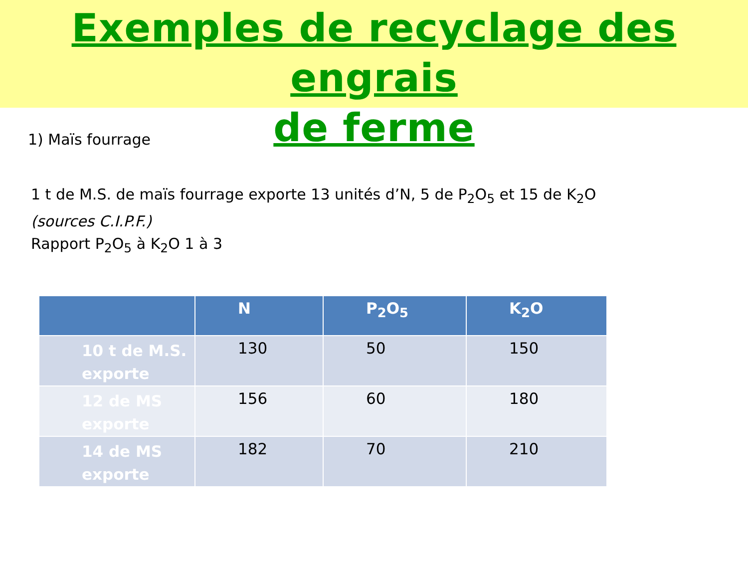Exemples de recyclage des engrais
de ferme
1) Maïs fourrage
1 t de M.S. de maïs fourrage exporte 13 unités d’N, 5 de P<sub>2</sub>O<sub>5</sub> et 15 de K<sub>2</sub>O
(sources C.I.P.F.)
Rapport P<sub>2</sub>O<sub>5</sub> à K<sub>2</sub>O 1 à 3
| | N | P<sub>2</sub>O<sub>5</sub> | K<sub>2</sub>O |
| --- | --- | --- | --- |
| 10 t de M.S. exporte | 130 | 50 | 150 |
| 12 de MS exporte | 156 | 60 | 180 |
| 14 de MS exporte | 182 | 70 | 210 |